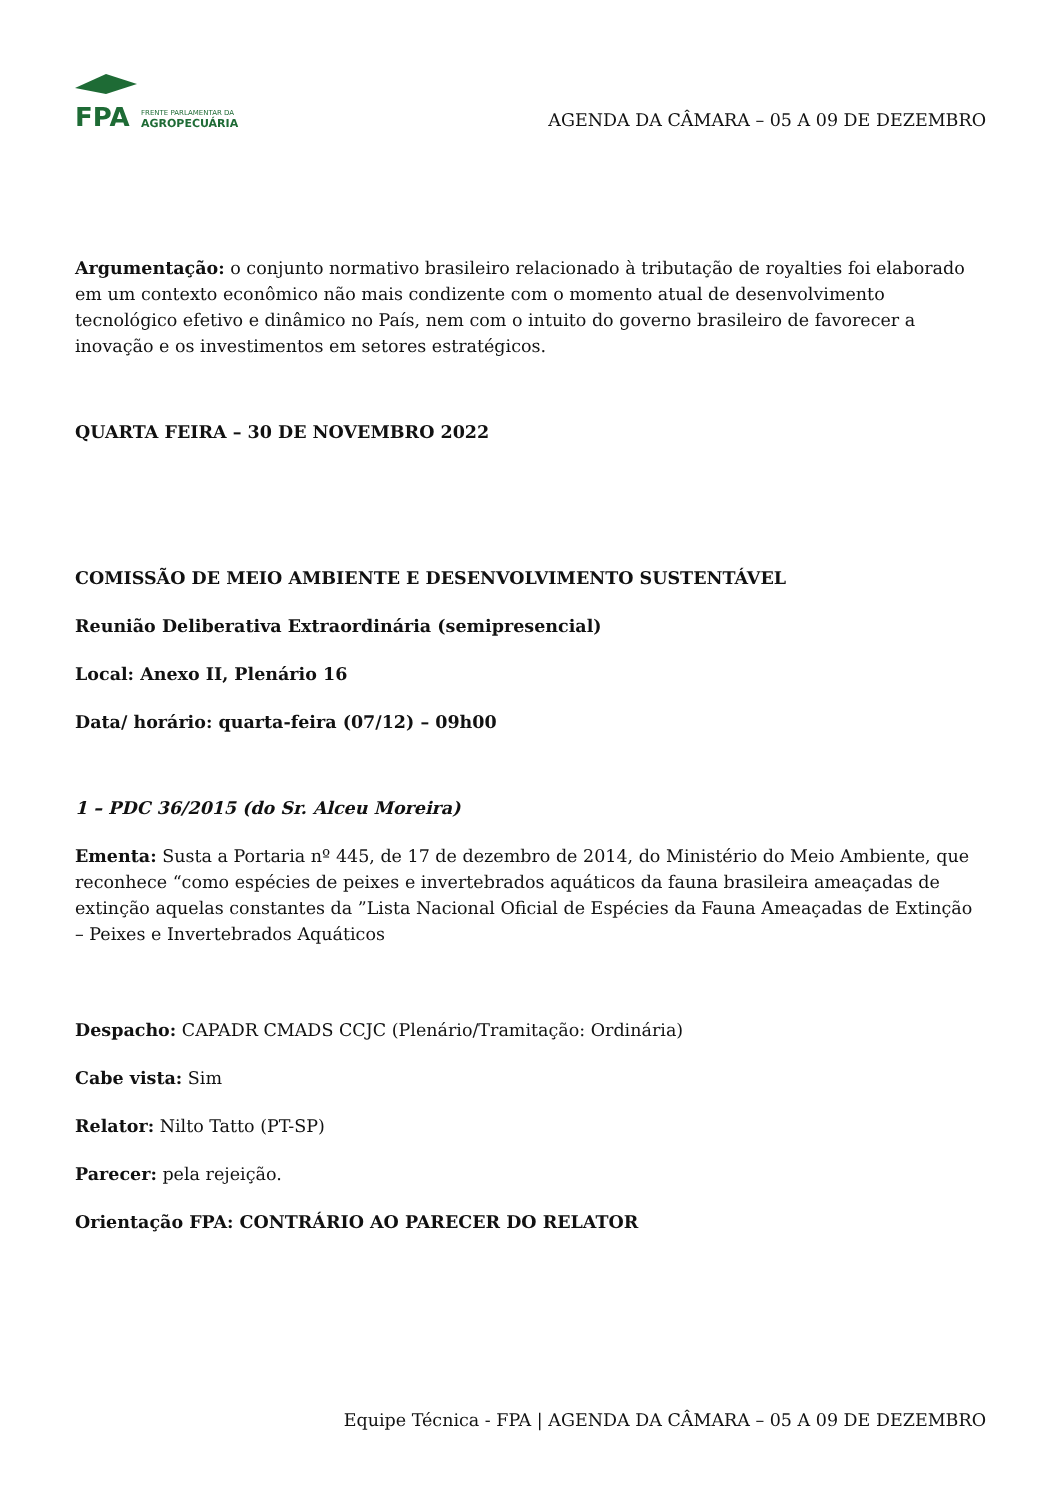FPA
FRENTE PARLAMENTAR DA
AGROPECUÁRIA
AGENDA DA CÂMARA – 05 A 09 DE DEZEMBRO
Argumentação: o conjunto normativo brasileiro relacionado à tributação de royalties foi elaborado em um contexto econômico não mais condizente com o momento atual de desenvolvimento tecnológico efetivo e dinâmico no País, nem com o intuito do governo brasileiro de favorecer a inovação e os investimentos em setores estratégicos.
QUARTA FEIRA – 30 DE NOVEMBRO 2022
COMISSÃO DE MEIO AMBIENTE E DESENVOLVIMENTO SUSTENTÁVEL
Reunião Deliberativa Extraordinária (semipresencial)
Local: Anexo II, Plenário 16
Data/ horário: quarta-feira (07/12) – 09h00
1 – PDC 36/2015 (do Sr. Alceu Moreira)
Ementa: Susta a Portaria nº 445, de 17 de dezembro de 2014, do Ministério do Meio Ambiente, que reconhece “como espécies de peixes e invertebrados aquáticos da fauna brasileira ameaçadas de extinção aquelas constantes da ”Lista Nacional Oficial de Espécies da Fauna Ameaçadas de Extinção – Peixes e Invertebrados Aquáticos
Despacho: CAPADR CMADS CCJC (Plenário/Tramitação: Ordinária)
Cabe vista: Sim
Relator: Nilto Tatto (PT-SP)
Parecer: pela rejeição.
Orientação FPA: CONTRÁRIO AO PARECER DO RELATOR
Equipe Técnica - FPA | AGENDA DA CÂMARA – 05 A 09 DE DEZEMBRO